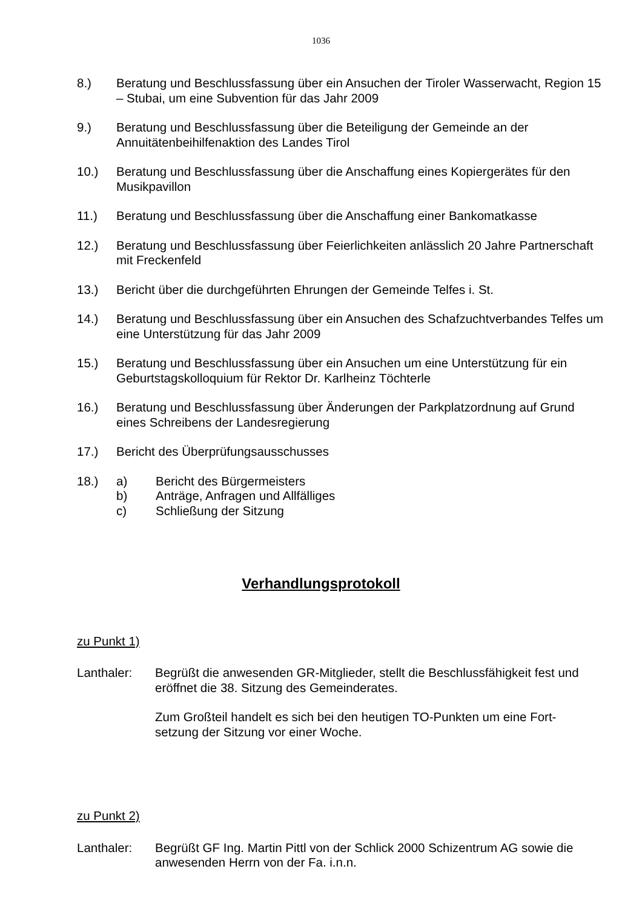1036
8.) Beratung und Beschlussfassung über ein Ansuchen der Tiroler Wasserwacht, Region 15 – Stubai, um eine Subvention für das Jahr 2009
9.) Beratung und Beschlussfassung über die Beteiligung der Gemeinde an der Annuitätenbeihilfenaktion des Landes Tirol
10.) Beratung und Beschlussfassung über die Anschaffung eines Kopiergerätes für den Musikpavillon
11.) Beratung und Beschlussfassung über die Anschaffung einer Bankomatkasse
12.) Beratung und Beschlussfassung über Feierlichkeiten anlässlich 20 Jahre Partnerschaft mit Freckenfeld
13.) Bericht über die durchgeführten Ehrungen der Gemeinde Telfes i. St.
14.) Beratung und Beschlussfassung über ein Ansuchen des Schafzuchtverbandes Telfes um eine Unterstützung für das Jahr 2009
15.) Beratung und Beschlussfassung über ein Ansuchen um eine Unterstützung für ein Geburtstagskolloquium für Rektor Dr. Karlheinz Töchterle
16.) Beratung und Beschlussfassung über Änderungen der Parkplatzordnung auf Grund eines Schreibens der Landesregierung
17.) Bericht des Überprüfungsausschusses
18.) a) Bericht des Bürgermeisters
b) Anträge, Anfragen und Allfälliges
c) Schließung der Sitzung
Verhandlungsprotokoll
zu Punkt 1)
Lanthaler: Begrüßt die anwesenden GR-Mitglieder, stellt die Beschlussfähigkeit fest und eröffnet die 38. Sitzung des Gemeinderates.
Zum Großteil handelt es sich bei den heutigen TO-Punkten um eine Fort-setzung der Sitzung vor einer Woche.
zu Punkt 2)
Lanthaler: Begrüßt GF Ing. Martin Pittl von der Schlick 2000 Schizentrum AG sowie die anwesenden Herrn von der Fa. i.n.n.